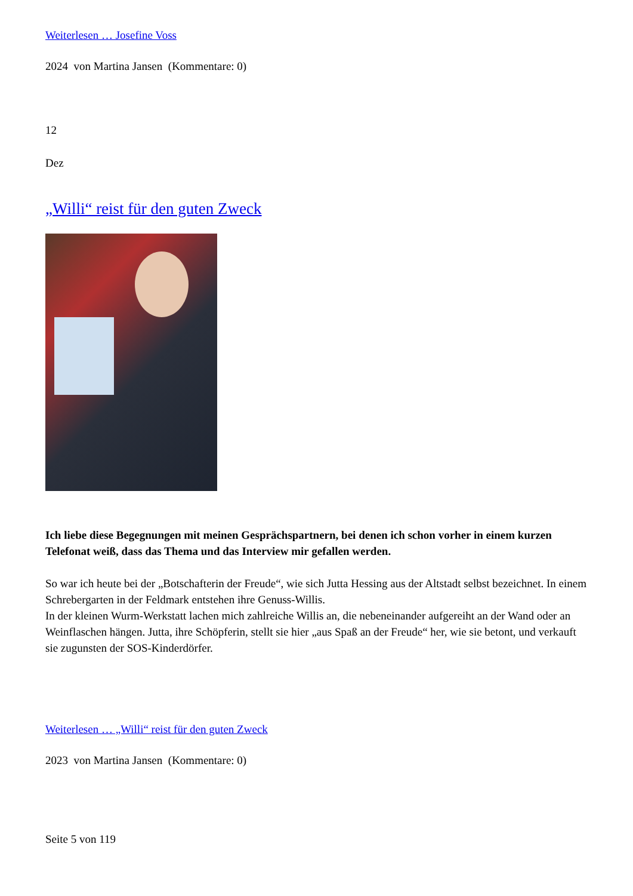Weiterlesen … Josefine Voss
2024 von Martina Jansen (Kommentare: 0)
12
Dez
„Willi“ reist für den guten Zweck
Ich liebe diese Begegnungen mit meinen Gesprächspartnern, bei denen ich schon vorher in einem kurzen Telefonat weiß, dass das Thema und das Interview mir gefallen werden.
So war ich heute bei der „Botschafterin der Freude“, wie sich Jutta Hessing aus der Altstadt selbst bezeichnet. In einem Schrebergarten in der Feldmark entstehen ihre Genuss-Willis.
In der kleinen Wurm-Werkstatt lachen mich zahlreiche Willis an, die nebeneinander aufgereiht an der Wand oder an Weinflaschen hängen. Jutta, ihre Schöpferin, stellt sie hier „aus Spaß an der Freude“ her, wie sie betont, und verkauft sie zugunsten der SOS-Kinderdörfer.
Weiterlesen … „Willi“ reist für den guten Zweck
2023 von Martina Jansen (Kommentare: 0)
Seite 5 von 119